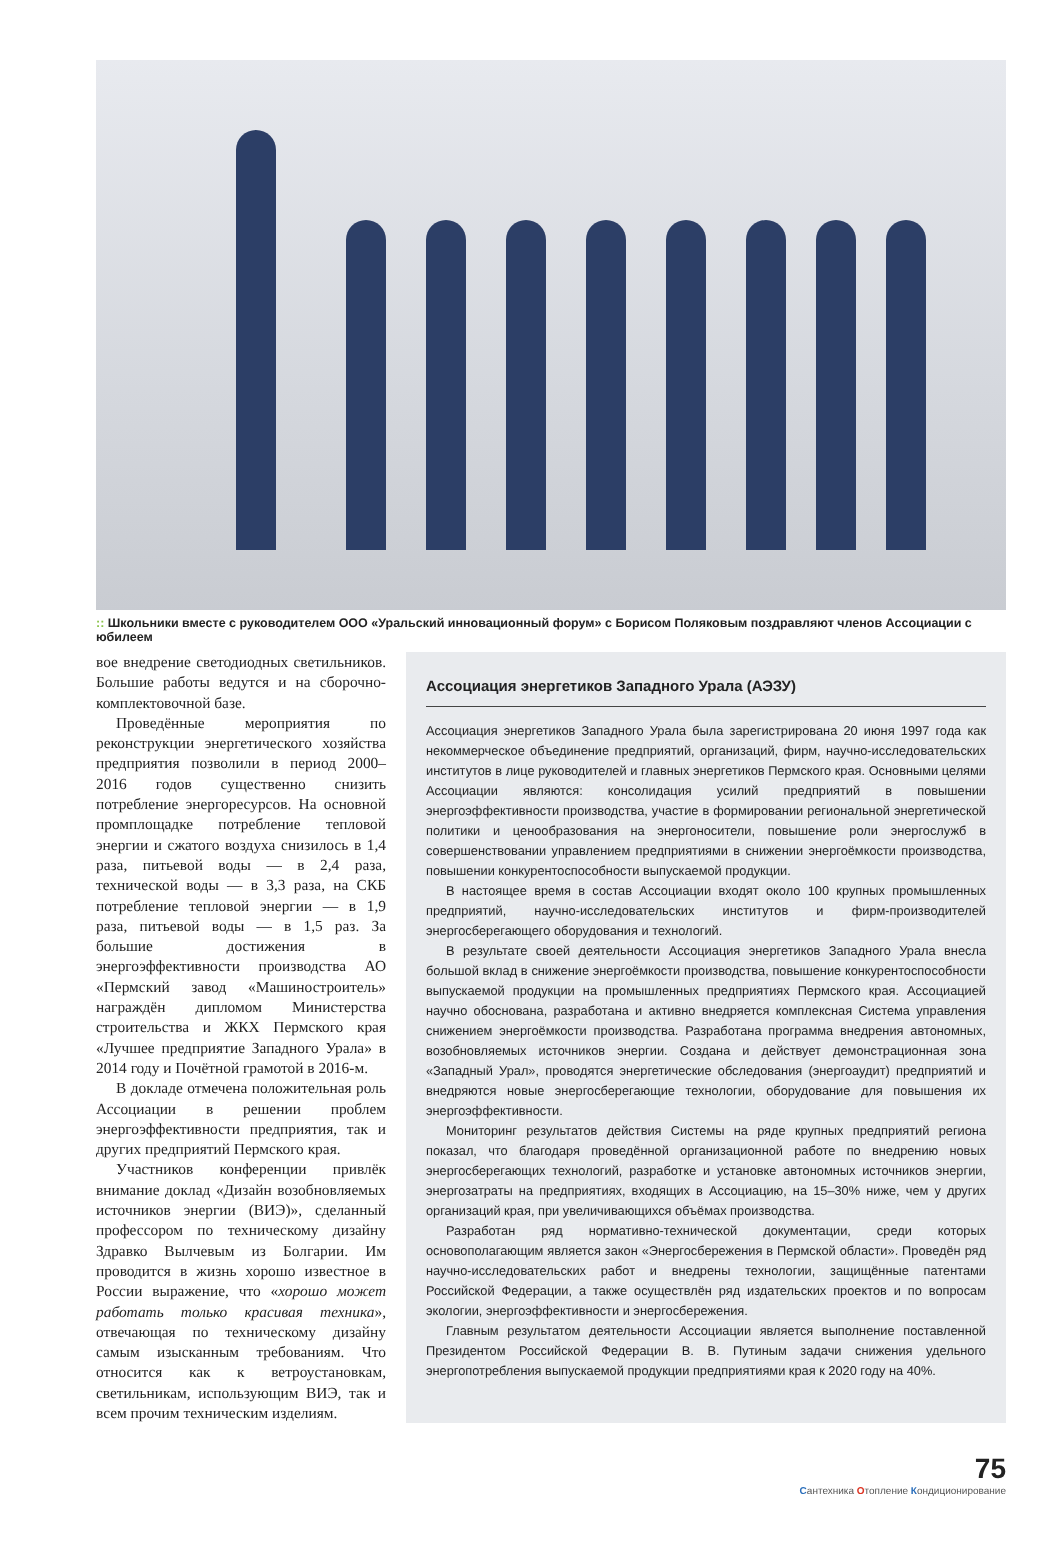:: Школьники вместе с руководителем ООО «Уральский инновационный форум» с Борисом Поляковым поздравляют членов Ассоциации с юбилеем
вое внедрение светодиодных светильников. Большие работы ведутся и на сборочно-комплектовочной базе.
Проведённые мероприятия по реконструкции энергетического хозяйства предприятия позволили в период 2000–2016 годов существенно снизить потребление энергоресурсов. На основной промплощадке потребление тепловой энергии и сжатого воздуха снизилось в 1,4 раза, питьевой воды — в 2,4 раза, технической воды — в 3,3 раза, на СКБ потребление тепловой энергии — в 1,9 раза, питьевой воды — в 1,5 раз. За большие достижения в энергоэффективности производства АО «Пермский завод «Машиностроитель» награждён дипломом Министерства строительства и ЖКХ Пермского края «Лучшее предприятие Западного Урала» в 2014 году и Почётной грамотой в 2016-м.
В докладе отмечена положительная роль Ассоциации в решении проблем энергоэффективности предприятия, так и других предприятий Пермского края.
Участников конференции привлёк внимание доклад «Дизайн возобновляемых источников энергии (ВИЭ)», сделанный профессором по техническому дизайну Здравко Вылчевым из Болгарии. Им проводится в жизнь хорошо известное в России выражение, что «хорошо может работать только красивая техника», отвечающая по техническому дизайну самым изысканным требованиям. Что относится как к ветроустановкам, светильникам, использующим ВИЭ, так и всем прочим техническим изделиям.
Ассоциация энергетиков Западного Урала (АЭЗУ)
Ассоциация энергетиков Западного Урала была зарегистрирована 20 июня 1997 года как некоммерческое объединение предприятий, организаций, фирм, научно-исследовательских институтов в лице руководителей и главных энергетиков Пермского края. Основными целями Ассоциации являются: консолидация усилий предприятий в повышении энергоэффективности производства, участие в формировании региональной энергетической политики и ценообразования на энергоносители, повышение роли энергослужб в совершенствовании управлением предприятиями в снижении энергоёмкости производства, повышении конкурентоспособности выпускаемой продукции.
В настоящее время в состав Ассоциации входят около 100 крупных промышленных предприятий, научно-исследовательских институтов и фирм-производителей энергосберегающего оборудования и технологий.
В результате своей деятельности Ассоциация энергетиков Западного Урала внесла большой вклад в снижение энергоёмкости производства, повышение конкурентоспособности выпускаемой продукции на промышленных предприятиях Пермского края. Ассоциацией научно обоснована, разработана и активно внедряется комплексная Система управления снижением энергоёмкости производства. Разработана программа внедрения автономных, возобновляемых источников энергии. Создана и действует демонстрационная зона «Западный Урал», проводятся энергетические обследования (энергоаудит) предприятий и внедряются новые энергосберегающие технологии, оборудование для повышения их энергоэффективности.
Мониторинг результатов действия Системы на ряде крупных предприятий региона показал, что благодаря проведённой организационной работе по внедрению новых энергосберегающих технологий, разработке и установке автономных источников энергии, энергозатраты на предприятиях, входящих в Ассоциацию, на 15–30% ниже, чем у других организаций края, при увеличивающихся объёмах производства.
Разработан ряд нормативно-технической документации, среди которых основополагающим является закон «Энергосбережения в Пермской области». Проведён ряд научно-исследовательских работ и внедрены технологии, защищённые патентами Российской Федерации, а также осуществлён ряд издательских проектов и по вопросам экологии, энергоэффективности и энергосбережения.
Главным результатом деятельности Ассоциации является выполнение поставленной Президентом Российской Федерации В. В. Путиным задачи снижения удельного энергопотребления выпускаемой продукции предприятиями края к 2020 году на 40%.
75
Сантехника Отопление Кондиционирование